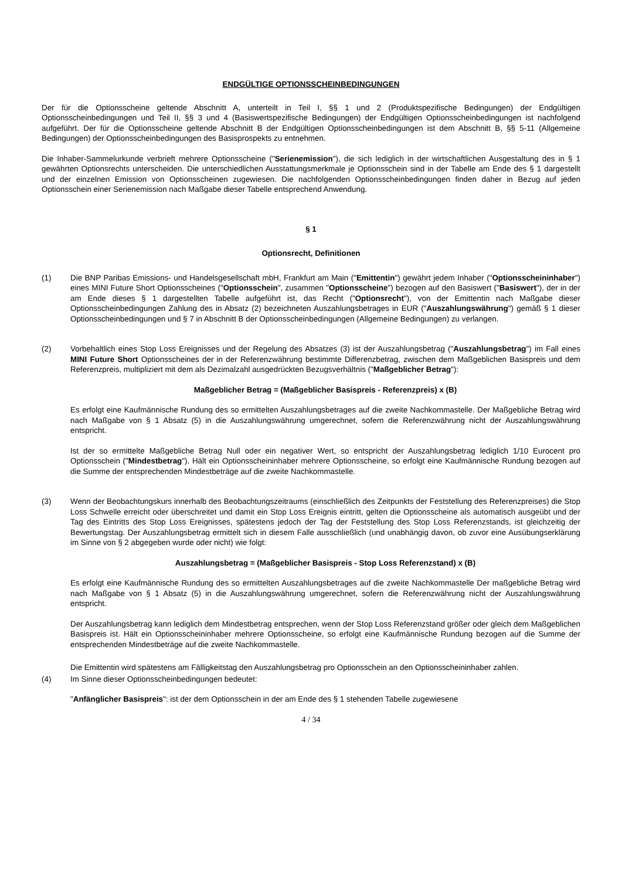ENDGÜLTIGE OPTIONSSCHEINBEDINGUNGEN
Der für die Optionsscheine geltende Abschnitt A, unterteilt in Teil I, §§ 1 und 2 (Produktspezifische Bedingungen) der Endgültigen Optionsscheinbedingungen und Teil II, §§ 3 und 4 (Basiswertspezifische Bedingungen) der Endgültigen Optionsscheinbedingungen ist nachfolgend aufgeführt. Der für die Optionsscheine geltende Abschnitt B der Endgültigen Optionsscheinbedingungen ist dem Abschnitt B, §§ 5-11 (Allgemeine Bedingungen) der Optionsscheinbedingungen des Basisprospekts zu entnehmen.
Die Inhaber-Sammelurkunde verbrieft mehrere Optionsscheine ("Serienemission"), die sich lediglich in der wirtschaftlichen Ausgestaltung des in § 1 gewährten Optionsrechts unterscheiden. Die unterschiedlichen Ausstattungsmerkmale je Optionsschein sind in der Tabelle am Ende des § 1 dargestellt und der einzelnen Emission von Optionsscheinen zugewiesen. Die nachfolgenden Optionsscheinbedingungen finden daher in Bezug auf jeden Optionsschein einer Serienemission nach Maßgabe dieser Tabelle entsprechend Anwendung.
§ 1
Optionsrecht, Definitionen
(1) Die BNP Paribas Emissions- und Handelsgesellschaft mbH, Frankfurt am Main ("Emittentin") gewährt jedem Inhaber ("Optionsscheininhaber") eines MINI Future Short Optionsscheines ("Optionsschein", zusammen "Optionsscheine") bezogen auf den Basiswert ("Basiswert"), der in der am Ende dieses § 1 dargestellten Tabelle aufgeführt ist, das Recht ("Optionsrecht"), von der Emittentin nach Maßgabe dieser Optionsscheinbedingungen Zahlung des in Absatz (2) bezeichneten Auszahlungsbetrages in EUR ("Auszahlungswährung") gemäß § 1 dieser Optionsscheinbedingungen und § 7 in Abschnitt B der Optionsscheinbedingungen (Allgemeine Bedingungen) zu verlangen.
(2) Vorbehaltlich eines Stop Loss Ereignisses und der Regelung des Absatzes (3) ist der Auszahlungsbetrag ("Auszahlungsbetrag") im Fall eines MINI Future Short Optionsscheines der in der Referenzwährung bestimmte Differenzbetrag, zwischen dem Maßgeblichen Basispreis und dem Referenzpreis, multipliziert mit dem als Dezimalzahl ausgedrückten Bezugsverhältnis ("Maßgeblicher Betrag"):
Maßgeblicher Betrag = (Maßgeblicher Basispreis - Referenzpreis) x (B)
Es erfolgt eine Kaufmännische Rundung des so ermittelten Auszahlungsbetrages auf die zweite Nachkommastelle. Der Maßgebliche Betrag wird nach Maßgabe von § 1 Absatz (5) in die Auszahlungswährung umgerechnet, sofern die Referenzwährung nicht der Auszahlungswährung entspricht.
Ist der so ermittelte Maßgebliche Betrag Null oder ein negativer Wert, so entspricht der Auszahlungsbetrag lediglich 1/10 Eurocent pro Optionsschein ("Mindestbetrag"). Hält ein Optionsscheininhaber mehrere Optionsscheine, so erfolgt eine Kaufmännische Rundung bezogen auf die Summe der entsprechenden Mindestbeträge auf die zweite Nachkommastelle.
(3) Wenn der Beobachtungskurs innerhalb des Beobachtungszeitraums (einschließlich des Zeitpunkts der Feststellung des Referenzpreises) die Stop Loss Schwelle erreicht oder überschreitet und damit ein Stop Loss Ereignis eintritt, gelten die Optionsscheine als automatisch ausgeübt und der Tag des Eintritts des Stop Loss Ereignisses, spätestens jedoch der Tag der Feststellung des Stop Loss Referenzstands, ist gleichzeitig der Bewertungstag. Der Auszahlungsbetrag ermittelt sich in diesem Falle ausschließlich (und unabhängig davon, ob zuvor eine Ausübungserklärung im Sinne von § 2 abgegeben wurde oder nicht) wie folgt:
Auszahlungsbetrag = (Maßgeblicher Basispreis - Stop Loss Referenzstand) x (B)
Es erfolgt eine Kaufmännische Rundung des so ermittelten Auszahlungsbetrages auf die zweite Nachkommastelle Der maßgebliche Betrag wird nach Maßgabe von § 1 Absatz (5) in die Auszahlungswährung umgerechnet, sofern die Referenzwährung nicht der Auszahlungswährung entspricht.
Der Auszahlungsbetrag kann lediglich dem Mindestbetrag entsprechen, wenn der Stop Loss Referenzstand größer oder gleich dem Maßgeblichen Basispreis ist. Hält ein Optionsscheininhaber mehrere Optionsscheine, so erfolgt eine Kaufmännische Rundung bezogen auf die Summe der entsprechenden Mindestbeträge auf die zweite Nachkommastelle.
Die Emittentin wird spätestens am Fälligkeitstag den Auszahlungsbetrag pro Optionsschein an den Optionsscheininhaber zahlen.
(4) Im Sinne dieser Optionsscheinbedingungen bedeutet:
"Anfänglicher Basispreis": ist der dem Optionsschein in der am Ende des § 1 stehenden Tabelle zugewiesene
4 / 34